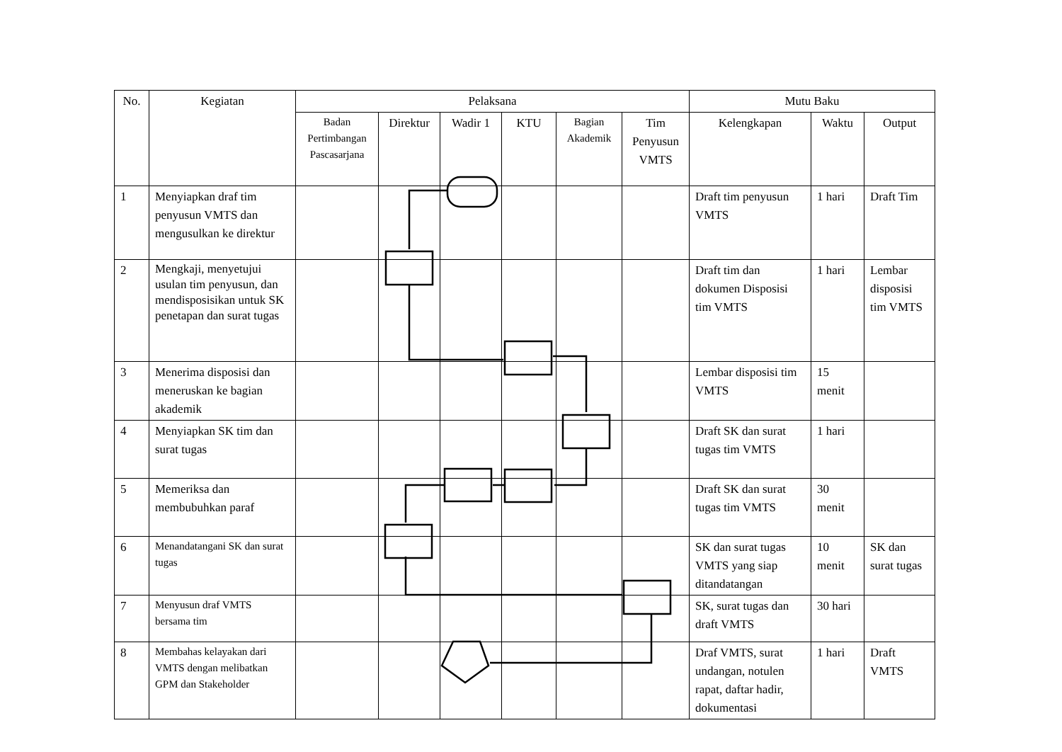| No. | Kegiatan | Pelaksana | | | | | | Mutu Baku | | |
| --- | --- | --- | --- | --- | --- | --- | --- | --- | --- | --- |
| | | Badan Pertimbangan Pascasarjana | Direktur | Wadir 1 | KTU | Bagian Akademik | Tim Penyusun VMTS | Kelengkapan | Waktu | Output |
| 1 | Menyiapkan draf tim penyusun VMTS dan mengusulkan ke direktur | | | | | | | Draft tim penyusun VMTS | 1 hari | Draft Tim |
| 2 | Mengkaji, menyetujui usulan tim penyusun, dan mendisposisikan untuk SK penetapan dan surat tugas | | | | | | | Draft tim dan dokumen Disposisi tim VMTS | 1 hari | Lembar disposisi tim VMTS |
| 3 | Menerima disposisi dan meneruskan ke bagian akademik | | | | | | | Lembar disposisi tim VMTS | 15 menit | |
| 4 | Menyiapkan SK tim dan surat tugas | | | | | | | Draft SK dan surat tugas tim VMTS | 1 hari | |
| 5 | Memeriksa dan membubuhkan paraf | | | | | | | Draft SK dan surat tugas tim VMTS | 30 menit | |
| 6 | Menandatangani SK dan surat tugas | | | | | | | SK dan surat tugas VMTS yang siap ditandatangan | 10 menit | SK dan surat tugas |
| 7 | Menyusun draf VMTS bersama tim | | | | | | | SK, surat tugas dan draft VMTS | 30 hari | |
| 8 | Membahas kelayakan dari VMTS dengan melibatkan GPM dan Stakeholder | | | | | | | Draf VMTS, surat undangan, notulen rapat, daftar hadir, dokumentasi | 1 hari | Draft VMTS |